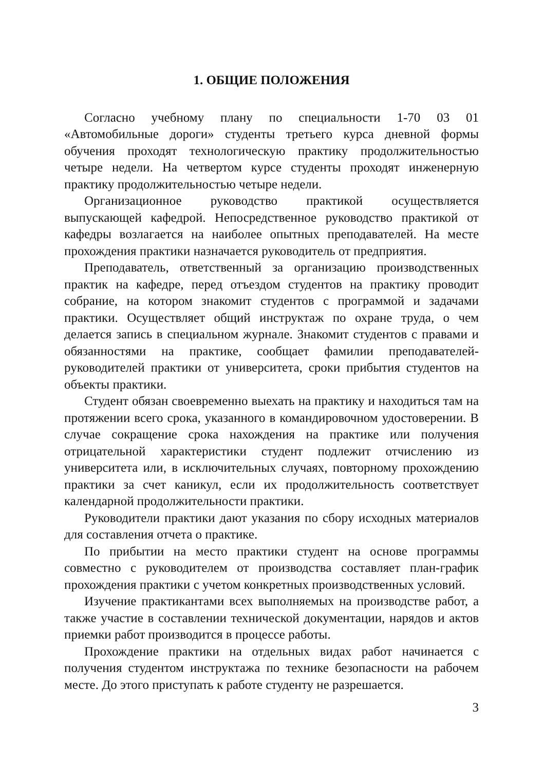1. ОБЩИЕ ПОЛОЖЕНИЯ
Согласно учебному плану по специальности 1-70 03 01 «Автомобильные дороги» студенты третьего курса дневной формы обучения проходят технологическую практику продолжительностью четыре недели. На четвертом курсе студенты проходят инженерную практику продолжительностью четыре недели.
Организационное руководство практикой осуществляется выпускающей кафедрой. Непосредственное руководство практикой от кафедры возлагается на наиболее опытных преподавателей. На месте прохождения практики назначается руководитель от предприятия.
Преподаватель, ответственный за организацию производственных практик на кафедре, перед отъездом студентов на практику проводит собрание, на котором знакомит студентов с программой и задачами практики. Осуществляет общий инструктаж по охране труда, о чем делается запись в специальном журнале. Знакомит студентов с правами и обязанностями на практике, сообщает фамилии преподавателей-руководителей практики от университета, сроки прибытия студентов на объекты практики.
Студент обязан своевременно выехать на практику и находиться там на протяжении всего срока, указанного в командировочном удостоверении. В случае сокращение срока нахождения на практике или получения отрицательной характеристики студент подлежит отчислению из университета или, в исключительных случаях, повторному прохождению практики за счет каникул, если их продолжительность соответствует календарной продолжительности практики.
Руководители практики дают указания по сбору исходных материалов для составления отчета о практике.
По прибытии на место практики студент на основе программы совместно с руководителем от производства составляет план-график прохождения практики с учетом конкретных производственных условий.
Изучение практикантами всех выполняемых на производстве работ, а также участие в составлении технической документации, нарядов и актов приемки работ производится в процессе работы.
Прохождение практики на отдельных видах работ начинается с получения студентом инструктажа по технике безопасности на рабочем месте. До этого приступать к работе студенту не разрешается.
3